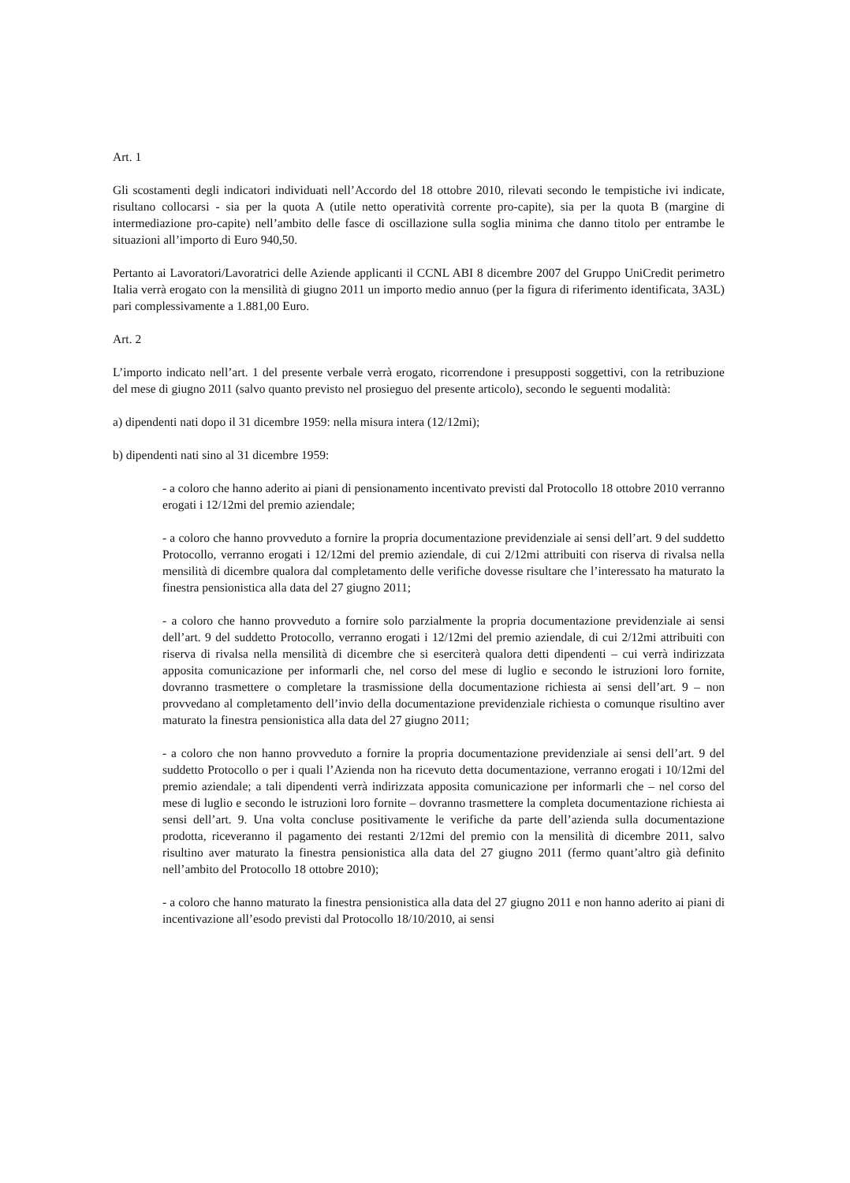Art. 1
Gli scostamenti degli indicatori individuati nell’Accordo del 18 ottobre 2010, rilevati secondo le tempistiche ivi indicate, risultano collocarsi - sia per la quota A (utile netto operatività corrente pro-capite), sia per la quota B (margine di intermediazione pro-capite) nell’ambito delle fasce di oscillazione sulla soglia minima che danno titolo per entrambe le situazioni all’importo di Euro 940,50.
Pertanto ai Lavoratori/Lavoratrici delle Aziende applicanti il CCNL ABI 8 dicembre 2007 del Gruppo UniCredit perimetro Italia verrà erogato con la mensilità di giugno 2011 un importo medio annuo (per la figura di riferimento identificata, 3A3L) pari complessivamente a 1.881,00 Euro.
Art. 2
L’importo indicato nell’art. 1 del presente verbale verrà erogato, ricorrendone i presupposti soggettivi, con la retribuzione del mese di giugno 2011 (salvo quanto previsto nel prosieguo del presente articolo), secondo le seguenti modalità:
a) dipendenti nati dopo il 31 dicembre 1959: nella misura intera (12/12mi);
b) dipendenti nati sino al 31 dicembre 1959:
- a coloro che hanno aderito ai piani di pensionamento incentivato previsti dal Protocollo 18 ottobre 2010 verranno erogati i 12/12mi del premio aziendale;
- a coloro che hanno provveduto a fornire la propria documentazione previdenziale ai sensi dell’art. 9 del suddetto Protocollo, verranno erogati i 12/12mi del premio aziendale, di cui 2/12mi attribuiti con riserva di rivalsa nella mensilità di dicembre qualora dal completamento delle verifiche dovesse risultare che l’interessato ha maturato la finestra pensionistica alla data del 27 giugno 2011;
- a coloro che hanno provveduto a fornire solo parzialmente la propria documentazione previdenziale ai sensi dell’art. 9 del suddetto Protocollo, verranno erogati i 12/12mi del premio aziendale, di cui 2/12mi attribuiti con riserva di rivalsa nella mensilità di dicembre che si eserciterà qualora detti dipendenti – cui verrà indirizzata apposita comunicazione per informarli che, nel corso del mese di luglio e secondo le istruzioni loro fornite, dovranno trasmettere o completare la trasmissione della documentazione richiesta ai sensi dell’art. 9 – non provvedano al completamento dell’invio della documentazione previdenziale richiesta o comunque risultino aver maturato la finestra pensionistica alla data del 27 giugno 2011;
- a coloro che non hanno provveduto a fornire la propria documentazione previdenziale ai sensi dell’art. 9 del suddetto Protocollo o per i quali l’Azienda non ha ricevuto detta documentazione, verranno erogati i 10/12mi del premio aziendale; a tali dipendenti verrà indirizzata apposita comunicazione per informarli che – nel corso del mese di luglio e secondo le istruzioni loro fornite – dovranno trasmettere la completa documentazione richiesta ai sensi dell’art. 9. Una volta concluse positivamente le verifiche da parte dell’azienda sulla documentazione prodotta, riceveranno il pagamento dei restanti 2/12mi del premio con la mensilità di dicembre 2011, salvo risultino aver maturato la finestra pensionistica alla data del 27 giugno 2011 (fermo quant’altro già definito nell’ambito del Protocollo 18 ottobre 2010);
- a coloro che hanno maturato la finestra pensionistica alla data del 27 giugno 2011 e non hanno aderito ai piani di incentivazione all’esodo previsti dal Protocollo 18/10/2010, ai sensi